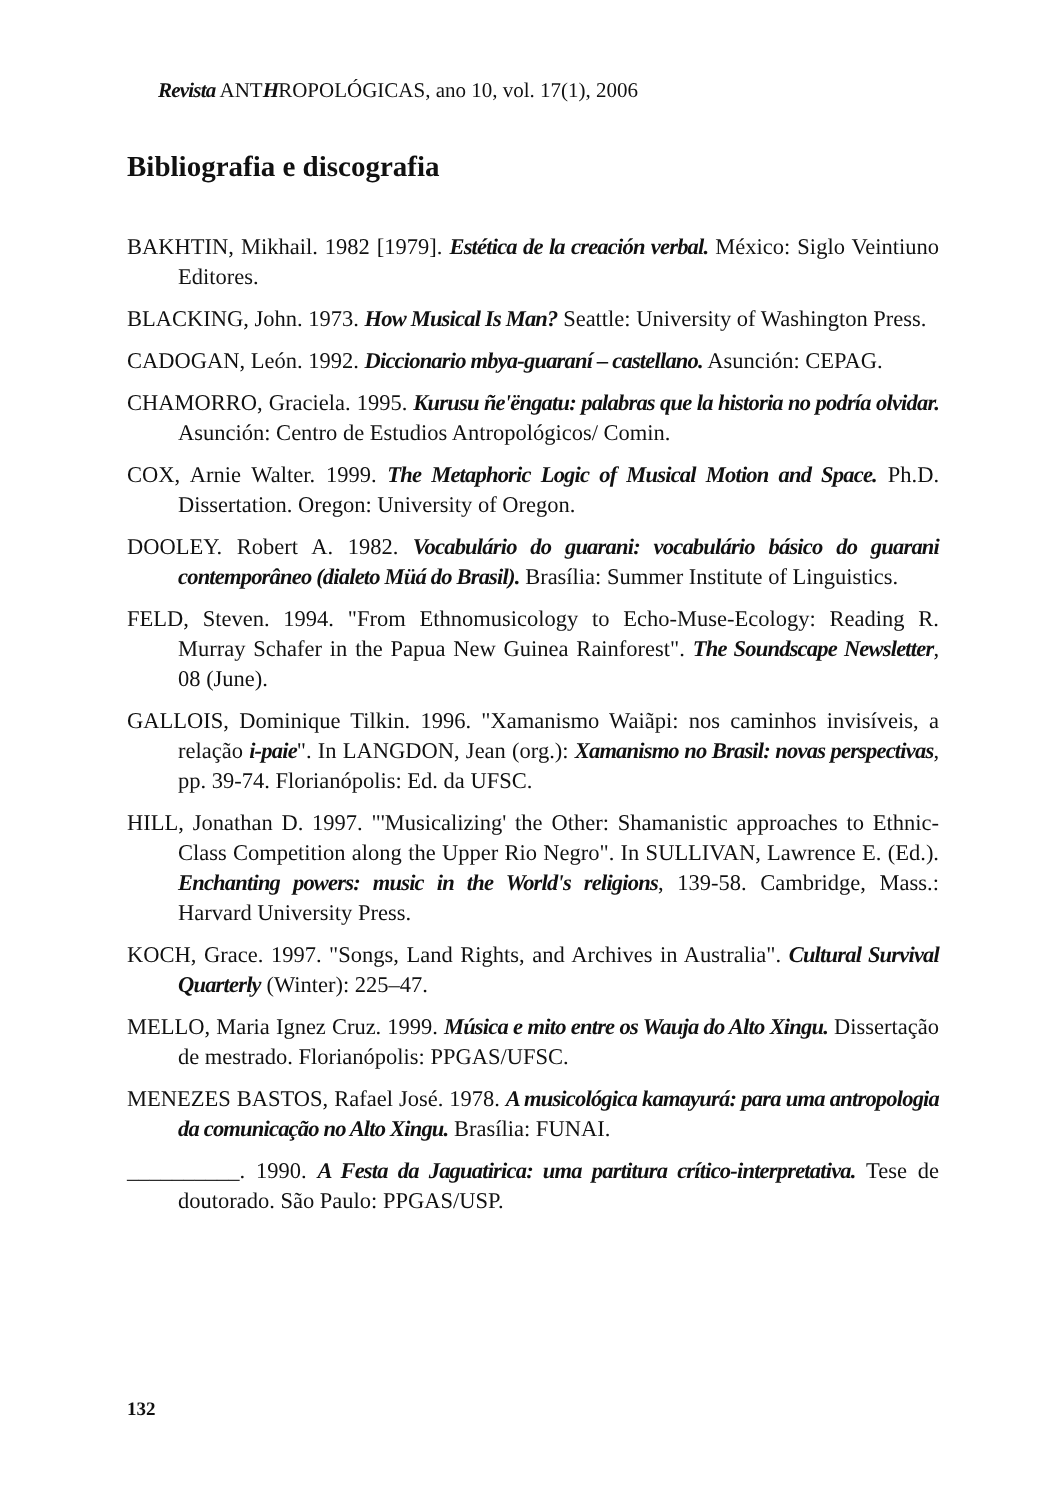Revista ANTHROPOLÓGICAS, ano 10, vol. 17(1), 2006
Bibliografia e discografia
BAKHTIN, Mikhail. 1982 [1979]. Estética de la creación verbal. México: Siglo Veintiuno Editores.
BLACKING, John. 1973. How Musical Is Man? Seattle: University of Washington Press.
CADOGAN, León. 1992. Diccionario mbya-guaraní – castellano. Asunción: CEPAG.
CHAMORRO, Graciela. 1995. Kurusu ñe'ëngatu: palabras que la historia no podría olvidar. Asunción: Centro de Estudios Antropológicos/ Comin.
COX, Arnie Walter. 1999. The Metaphoric Logic of Musical Motion and Space. Ph.D. Dissertation. Oregon: University of Oregon.
DOOLEY. Robert A. 1982. Vocabulário do guarani: vocabulário básico do guarani contemporâneo (dialeto Müá do Brasil). Brasília: Summer Institute of Linguistics.
FELD, Steven. 1994. "From Ethnomusicology to Echo-Muse-Ecology: Reading R. Murray Schafer in the Papua New Guinea Rainforest". The Soundscape Newsletter, 08 (June).
GALLOIS, Dominique Tilkin. 1996. "Xamanismo Waiãpi: nos caminhos invisíveis, a relação i-paie". In LANGDON, Jean (org.): Xamanismo no Brasil: novas perspectivas, pp. 39-74. Florianópolis: Ed. da UFSC.
HILL, Jonathan D. 1997. "'Musicalizing' the Other: Shamanistic approaches to Ethnic-Class Competition along the Upper Rio Negro". In SULLIVAN, Lawrence E. (Ed.). Enchanting powers: music in the World's religions, 139-58. Cambridge, Mass.: Harvard University Press.
KOCH, Grace. 1997. "Songs, Land Rights, and Archives in Australia". Cultural Survival Quarterly (Winter): 225–47.
MELLO, Maria Ignez Cruz. 1999. Música e mito entre os Wauja do Alto Xingu. Dissertação de mestrado. Florianópolis: PPGAS/UFSC.
MENEZES BASTOS, Rafael José. 1978. A musicológica kamayurá: para uma antropologia da comunicação no Alto Xingu. Brasília: FUNAI.
__________. 1990. A Festa da Jaguatirica: uma partitura crítico-interpretativa. Tese de doutorado. São Paulo: PPGAS/USP.
132